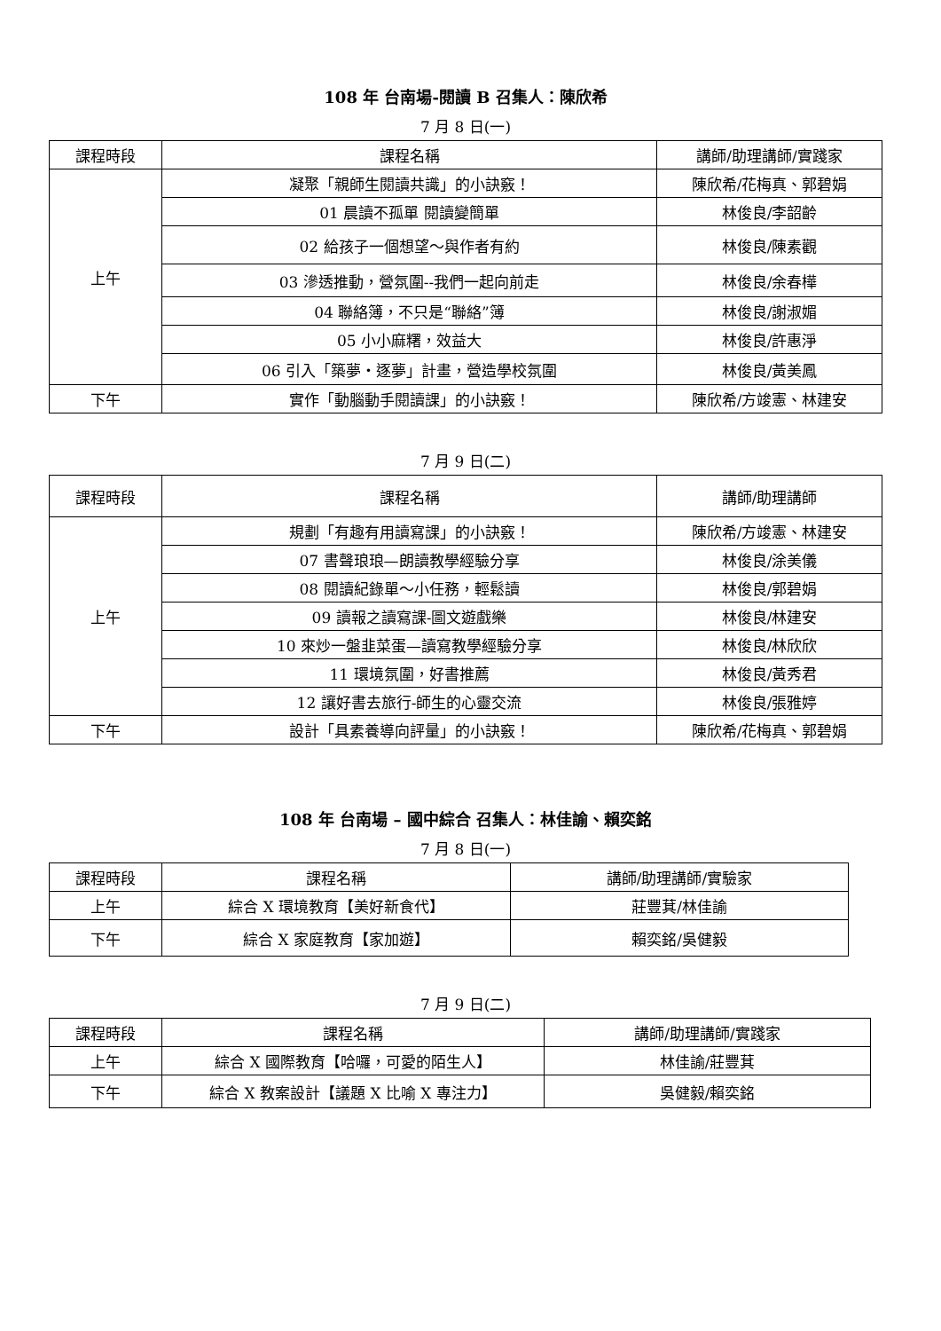108 年 台南場-閱讀 B 召集人：陳欣希
7 月 8 日(一)
| 課程時段 | 課程名稱 | 講師/助理講師/實踐家 |
| --- | --- | --- |
| 上午 | 凝聚「親師生閱讀共識」的小訣竅！ | 陳欣希/花梅真、郭碧娟 |
| | 01 晨讀不孤單 閱讀變簡單 | 林俊良/李韶齡 |
| | 02 給孩子一個想望～與作者有約 | 林俊良/陳素觀 |
| | 03 滲透推動，營氛圍--我們一起向前走 | 林俊良/余春樺 |
| | 04 聯絡簿，不只是“聯絡”簿 | 林俊良/謝淑媚 |
| | 05 小小麻糬，效益大 | 林俊良/許惠淨 |
| | 06 引入「築夢‧逐夢」計畫，營造學校氛圍 | 林俊良/黃美鳳 |
| 下午 | 實作「動腦動手閱讀課」的小訣竅！ | 陳欣希/方竣憲、林建安 |
7 月 9 日(二)
| 課程時段 | 課程名稱 | 講師/助理講師 |
| --- | --- | --- |
| 上午 | 規劃「有趣有用讀寫課」的小訣竅！ | 陳欣希/方竣憲、林建安 |
| | 07 書聲琅琅—朗讀教學經驗分享 | 林俊良/涂美儀 |
| | 08 閱讀紀錄單～小任務，輕鬆讀 | 林俊良/郭碧娟 |
| | 09 讀報之讀寫課-圖文遊戲樂 | 林俊良/林建安 |
| | 10 來炒一盤韭菜蛋—讀寫教學經驗分享 | 林俊良/林欣欣 |
| | 11 環境氛圍，好書推薦 | 林俊良/黃秀君 |
| | 12 讓好書去旅行-師生的心靈交流 | 林俊良/張雅婷 |
| 下午 | 設計「具素養導向評量」的小訣竅！ | 陳欣希/花梅真、郭碧娟 |
108 年 台南場 – 國中綜合 召集人：林佳諭、賴奕銘
7 月 8 日(一)
| 課程時段 | 課程名稱 | 講師/助理講師/實驗家 |
| --- | --- | --- |
| 上午 | 綜合 X 環境教育【美好新食代】 | 莊豐萁/林佳諭 |
| 下午 | 綜合 X 家庭教育【家加遊】 | 賴奕銘/吳健毅 |
7 月 9 日(二)
| 課程時段 | 課程名稱 | 講師/助理講師/實踐家 |
| --- | --- | --- |
| 上午 | 綜合 X 國際教育【哈囉，可愛的陌生人】 | 林佳諭/莊豐萁 |
| 下午 | 綜合 X 教案設計【議題 X 比喻 X 專注力】 | 吳健毅/賴奕銘 |